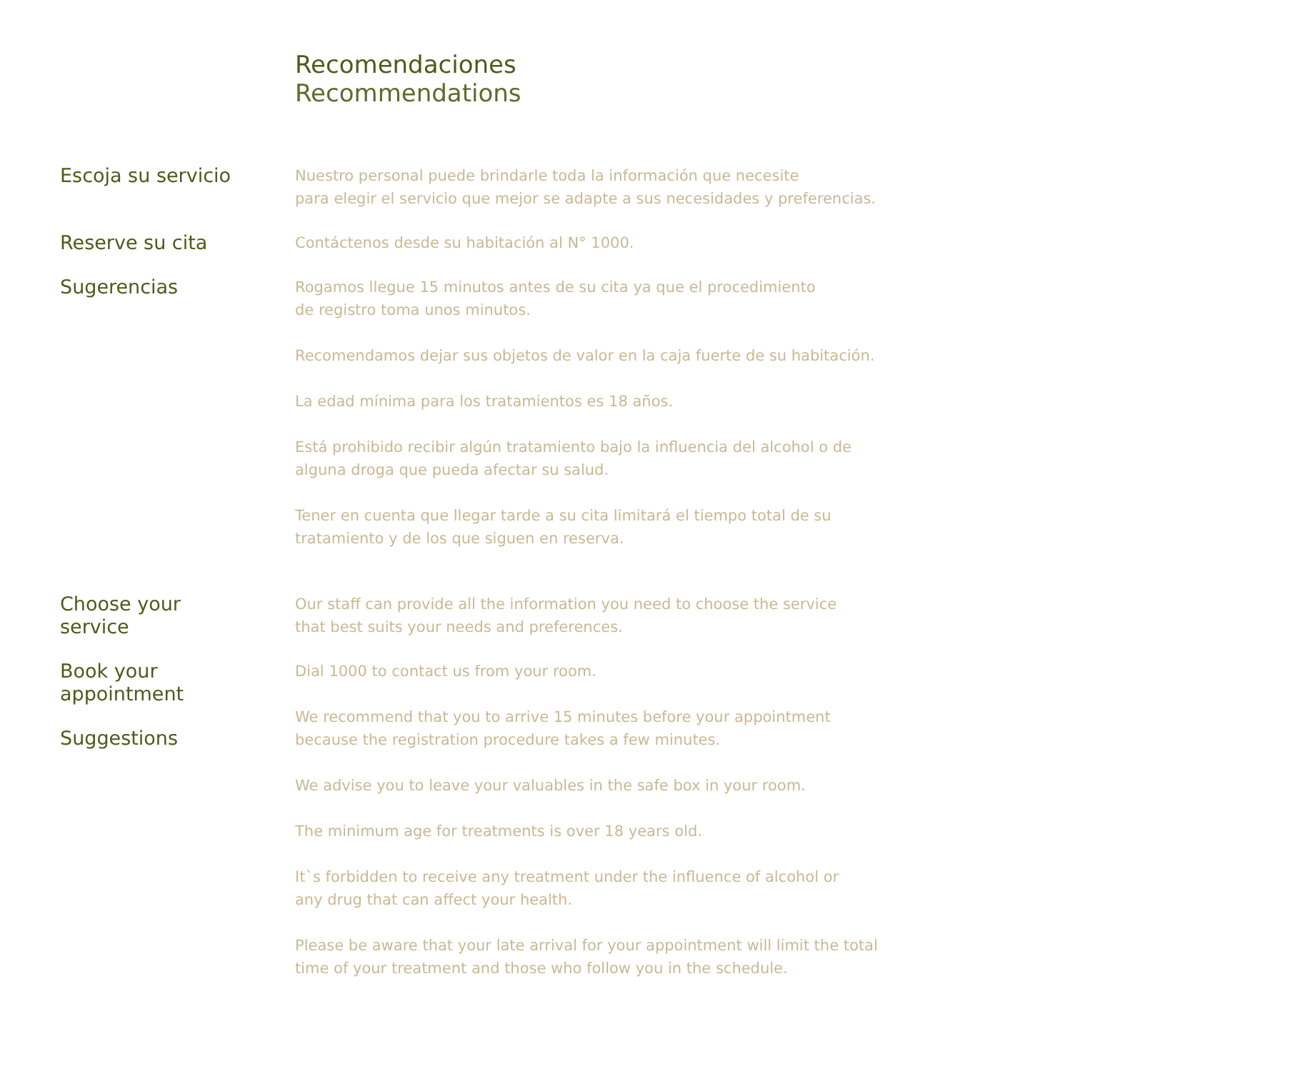Recomendaciones
Recommendations
Escoja su servicio
Nuestro personal puede brindarle toda la información que necesite
para elegir el servicio que mejor se adapte a sus necesidades y preferencias.
Reserve su cita
Contáctenos desde su habitación al N° 1000.
Sugerencias
Rogamos llegue 15 minutos antes de su cita ya que el procedimiento
de registro toma unos minutos.
Recomendamos dejar sus objetos de valor en la caja fuerte de su habitación.
La edad mínima para los tratamientos es 18 años.
Está prohibido recibir algún tratamiento bajo la influencia del alcohol o de
alguna droga que pueda afectar su salud.
Tener en cuenta que llegar tarde a su cita limitará el tiempo total de su
tratamiento y de los que siguen en reserva.
Choose your
service
Our staff can provide all the information you need to choose the service
that best suits your needs and preferences.
Book your
appointment
Dial 1000 to contact us from your room.
Suggestions
We recommend that you to arrive 15 minutes before your appointment
because the registration procedure takes a few minutes.
We advise you to leave your valuables in the safe box in your room.
The minimum age for treatments is over 18 years old.
It`s forbidden to receive any treatment under the influence of alcohol or
any drug that can affect your health.
Please be aware that your late arrival for your appointment will limit the total
time of your treatment and those who follow you in the schedule.